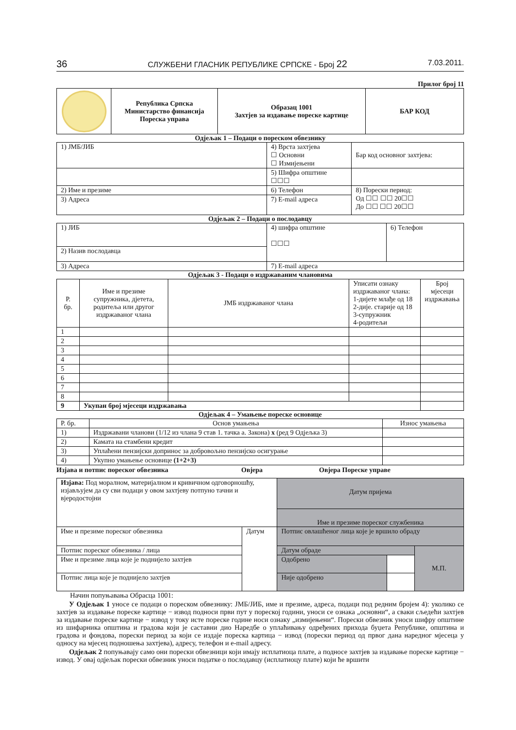36 СЛУЖБЕНИ ГЛАСНИК РЕПУБЛИКЕ СРПСКЕ - Број 22 7.03.2011.
Прилог број 11
| | Република Српска Министарство финансија Пореска управа | Образац 1001 Захтјев за издавање пореске картице | БАР КОД |
Одјељак 1 – Подаци о пореском обвезнику
| 1) ЈМБ/ЈИБ | 4) Врста захтјева ☐ Основни ☐ Измијењени | Бар код основног захтјева: |
| | 5) Шифра општине ☐☐☐ | |
| 2) Име и презиме | 6) Телефон | 8) Порески период: Од ☐☐ ☐☐ 20☐☐ До ☐☐ ☐☐ 20☐☐ |
| 3) Адреса | 7) E-mail адреса | |
Одјељак 2 – Подаци о послодавцу
| 1) ЈИБ | 4) шифра општине ☐☐☐ | 6) Телефон |
| 2) Назив послодавца | | |
| 3) Адреса | 7) E-mail адреса | |
Одјељак 3 - Подаци о издржаваним члановима
| Р. бр. | Име и презиме супружника, дјетета, родитеља или другог издржаваног члана | ЈМБ издржаваног члана | Уписати ознаку издржаваног члана: 1-дијете млађе од 18 2-дије. старије од 18 3-супружник 4-родитељи | Број мјесеци издржавања |
| --- | --- | --- | --- | --- |
| 1 | | | | |
| 2 | | | | |
| 3 | | | | |
| 4 | | | | |
| 5 | | | | |
| 6 | | | | |
| 7 | | | | |
| 8 | | | | |
| 9 | Укупан број мјесеци издржавања | | | |
Одјељак 4 – Умањење пореске основице
| Р. бр. | Основ умањења | Износ умањења |
| 1) | Издржавани чланови (1/12 из члана 9 став 1. тачка а. Закона) x (ред 9 Одјељка 3) | |
| 2) | Камата на стамбени кредит | |
| 3) | Уплаћени пензијски допринос за добровољно пензијско осигурање | |
| 4) | Укупно умањење основице (1+2+3) | |
Изјава и потпис пореског обвезника Овјера Овјера Пореске управе
| Изјава: Под моралном, материјалном и кривичном одговорношћу, изјављујем да су сви подаци у овом захтјеву потпуно тачни и вјеродостојни | | Датум пријема Име и презиме пореског службеника | | |
| Име и презиме пореског обвезника | Датум | Потпис овлашћеног лица које је вршило обраду | | |
| Потпис пореског обвезника / лица | | Датум обраде | | М.П. |
| Име и презиме лица које је поднијело захтјев | | Одобрено | | |
| Потпис лица које је поднијело захтјев | | Није одобрено | | |
Начин попуњавања Обрасца 1001:
У Одјељак 1 уносе се подаци о пореском обвезнику: ЈМБ/ЈИБ, име и презиме, адреса, подаци под редним бројем 4): уколико се захтјев за издавање пореске картице − извод подноси први пут у пореској години, уноси се ознака „основни“, а сваки сљедећи захтјев за издавање пореске картице − извод у току исте пореске године носи ознаку „измијењени“. Порески обвезник уноси шифру општине из шифарника општина и градова који је саставни дио Наредбе о уплаћивању одређених прихода буџета Републике, општина и градова и фондова, порески период за који се издаје пореска картица − извод (порески период од првог дана наредног мјесеца у односу на мјесец подношења захтјева), адресу, телефон и e-mail адресу.
Одјељак 2 попуњавају само они порески обвезници који имају исплатиоца плате, а подносе захтјев за издавање пореске картице − извод. У овај одјељак порески обвезник уноси податке о послодавцу (исплатиоцу плате) који ће вршити